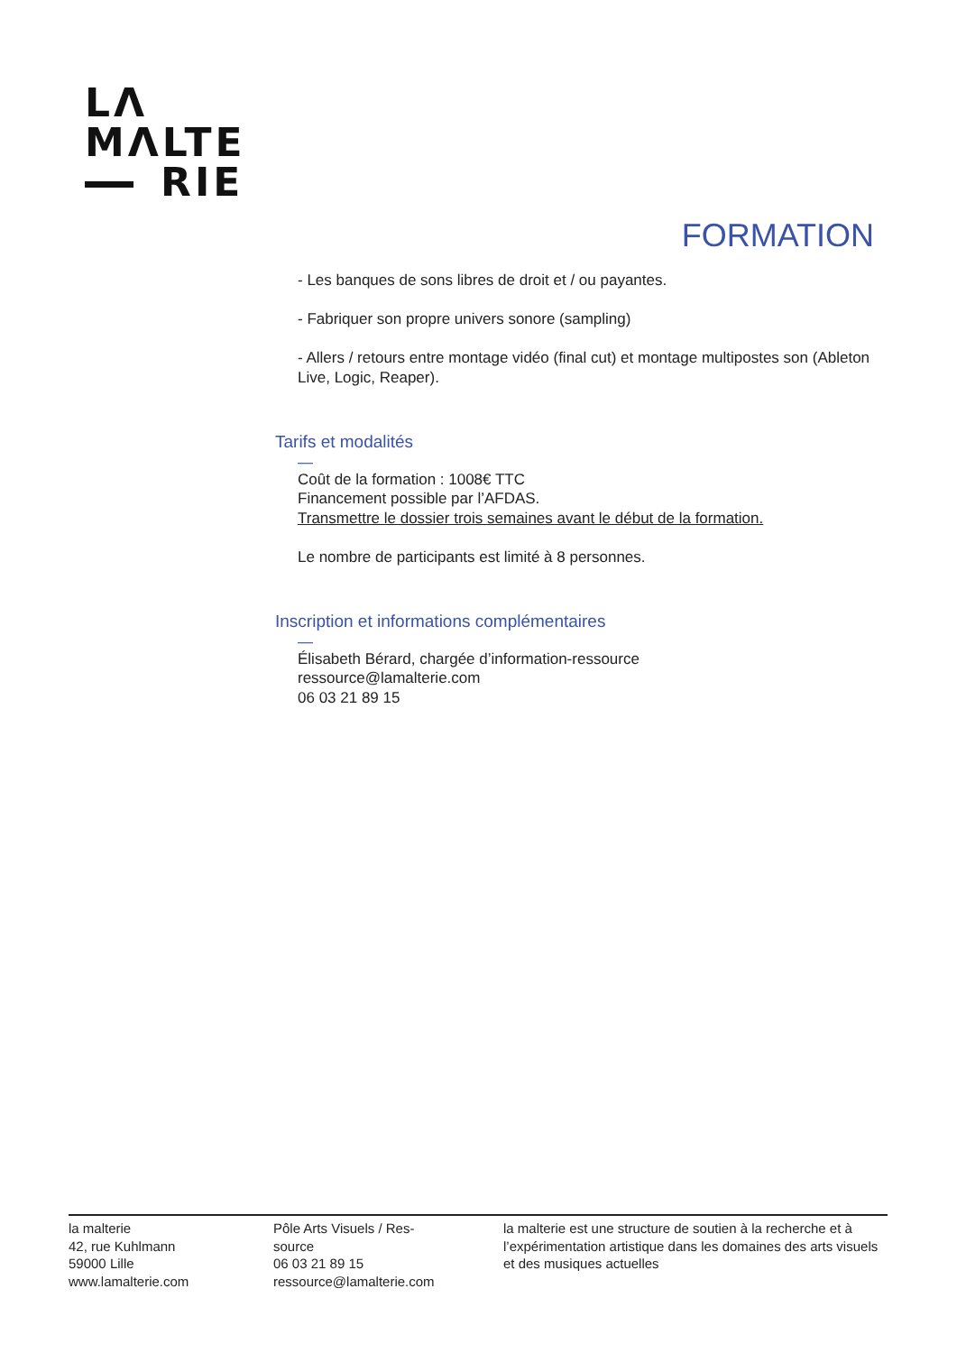LΛ
MΛLTE
RIE
FORMATION
- Les banques de sons libres de droit et / ou payantes.
- Fabriquer son propre univers sonore (sampling)
- Allers / retours entre montage vidéo (final cut) et montage multipostes son (Ableton Live, Logic, Reaper).
Tarifs et modalités
—
Coût de la formation : 1008€ TTC
Financement possible par l’AFDAS.
Transmettre le dossier trois semaines avant le début de la formation.
Le nombre de participants est limité à 8 personnes.
Inscription et informations complémentaires
—
Élisabeth Bérard, chargée d’information-ressource
ressource@lamalterie.com
06 03 21 89 15
la malterie
42, rue Kuhlmann
59000 Lille
www.lamalterie.com
Pôle Arts Visuels / Res-
source
06 03 21 89 15
ressource@lamalterie.com
la malterie est une structure de soutien à la recherche et à l’expérimentation artistique dans les domaines des arts visuels et des musiques actuelles